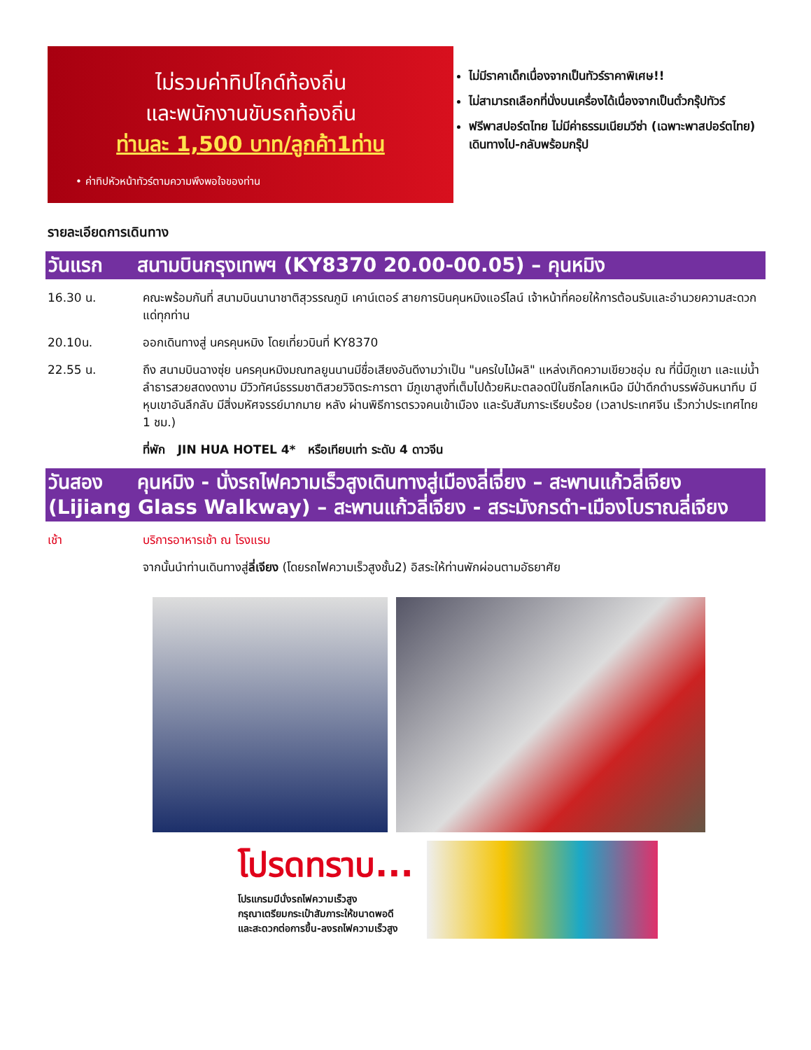ไม่รวมค่าทิปไกด์ท้องถิ่น
และพนักงานขับรถท้องถิ่น
ท่านละ 1,500 บาท/ลูกค้า1ท่าน
• ค่าทิปหัวหน้าทัวร์ตามความพึงพอใจของท่าน
ไม่มีราคาเด็กเนื่องจากเป็นทัวร์ราคาพิเศษ!!
ไม่สามารถเลือกที่นั่งบนเครื่องได้เนื่องจากเป็นตั๋วกรุ๊ปทัวร์
ฟรีพาสปอร์ตไทย ไม่มีค่าธรรมเนียมวีซ่า (เฉพาะพาสปอร์ตไทย) เดินทางไป-กลับพร้อมกรุ๊ป
รายละเอียดการเดินทาง
วันแรก สนามบินกรุงเทพฯ (KY8370 20.00-00.05) – คุนหมิง
16.30 น. คณะพร้อมกันที่ สนามบินนานาชาติสุวรรณภูมิ เคาน์เตอร์ สายการบินคุนหมิงแอร์ไลน์ เจ้าหน้าที่คอยให้การต้อนรับและอำนวยความสะดวกแด่ทุกท่าน
20.10น. ออกเดินทางสู่ นครคุนหมิง โดยเที่ยวบินที่ KY8370
22.55 น. ถึง สนามบินฉางซุ่ย นครคุนหมิงมณฑลยูนนานมีชื่อเสียงอันดีงามว่าเป็น "นครใบไม้ผลิ" แหล่งเกิดความเขียวชอุ่ม ณ ที่นี้มีภูเขา และแม่น้ำลำธารสวยสดงดงาม มีวิวทัศน์ธรรมชาติสวยวิจิตระการตา มีภูเขาสูงที่เต็มไปด้วยหิมะตลอดปีในซีกโลกเหนือ มีป่าดึกดำบรรพ์อันหนาทึบ มีหุบเขาอันลึกลับ มีสิ่งมหัศจรรย์มากมาย หลัง ผ่านพิธีการตรวจคนเข้าเมือง และรับสัมภาระเรียบร้อย (เวลาประเทศจีน เร็วกว่าประเทศไทย 1 ชม.)
ที่พัก JIN HUA HOTEL 4* หรือเทียบเท่า ระดับ 4 ดาวจีน
วันสอง คุนหมิง - นั่งรถไฟความเร็วสูงเดินทางสู่เมืองลี่เจี่ยง – สะพานแก้วลี่เจียง (Lijiang Glass Walkway) – สะพานแก้วลี่เจียง - สระมังกรดำ-เมืองโบราณลี่เจียง
เช้า บริการอาหารเช้า ณ โรงแรม
จากนั้นนำท่านเดินทางสู่ลี่เจียง (โดยรถไฟความเร็วสูงชั้น2) อิสระให้ท่านพักผ่อนตามอัธยาศัย
โปรดทราบ...
โปรแกรมมีนั่งรถไฟความเร็วสูง
กรุณาเตรียมกระเป๋าสัมภาระให้ขนาดพอดี
และสะดวกต่อการขึ้น-ลงรถไฟความเร็วสูง